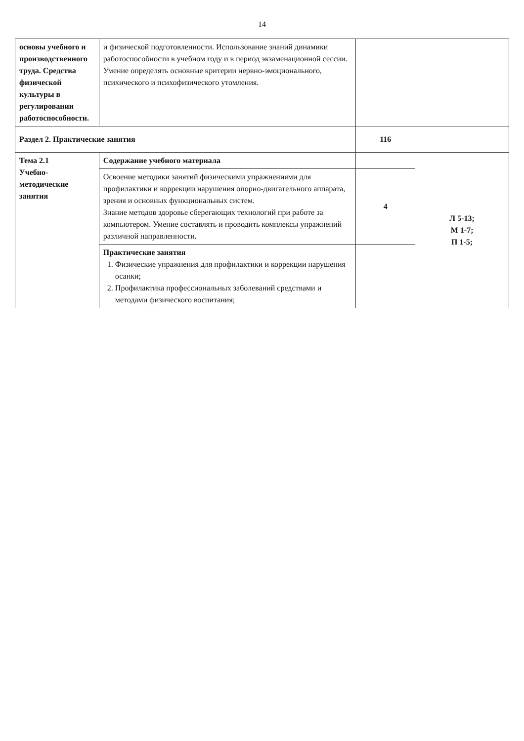14
| основы учебного и производственного труда. Средства физической культуры в регулировании работоспособности. | и физической подготовленности. Использование знаний динамики работоспособности в учебном году и в период экзаменационной сессии. Умение определять основные критерии нервно-эмоционального, психического и психофизического утомления. | | |
| Раздел 2. Практические занятия | | 116 | |
| Тема 2.1 Учебно-методические занятия | Содержание учебного материала | | Л 5-13; М 1-7; П 1-5; |
| | Освоение методики занятий физическими упражнениями для профилактики и коррекции нарушения опорно-двигательного аппарата, зрения и основных функциональных систем. Знание методов здоровье сберегающих технологий при работе за компьютером. Умение составлять и проводить комплексы упражнений различной направленности. | 4 | |
| | Практические занятия 1. Физические упражнения для профилактики и коррекции нарушения осанки; 2. Профилактика профессиональных заболеваний средствами и методами физического воспитания; | | |